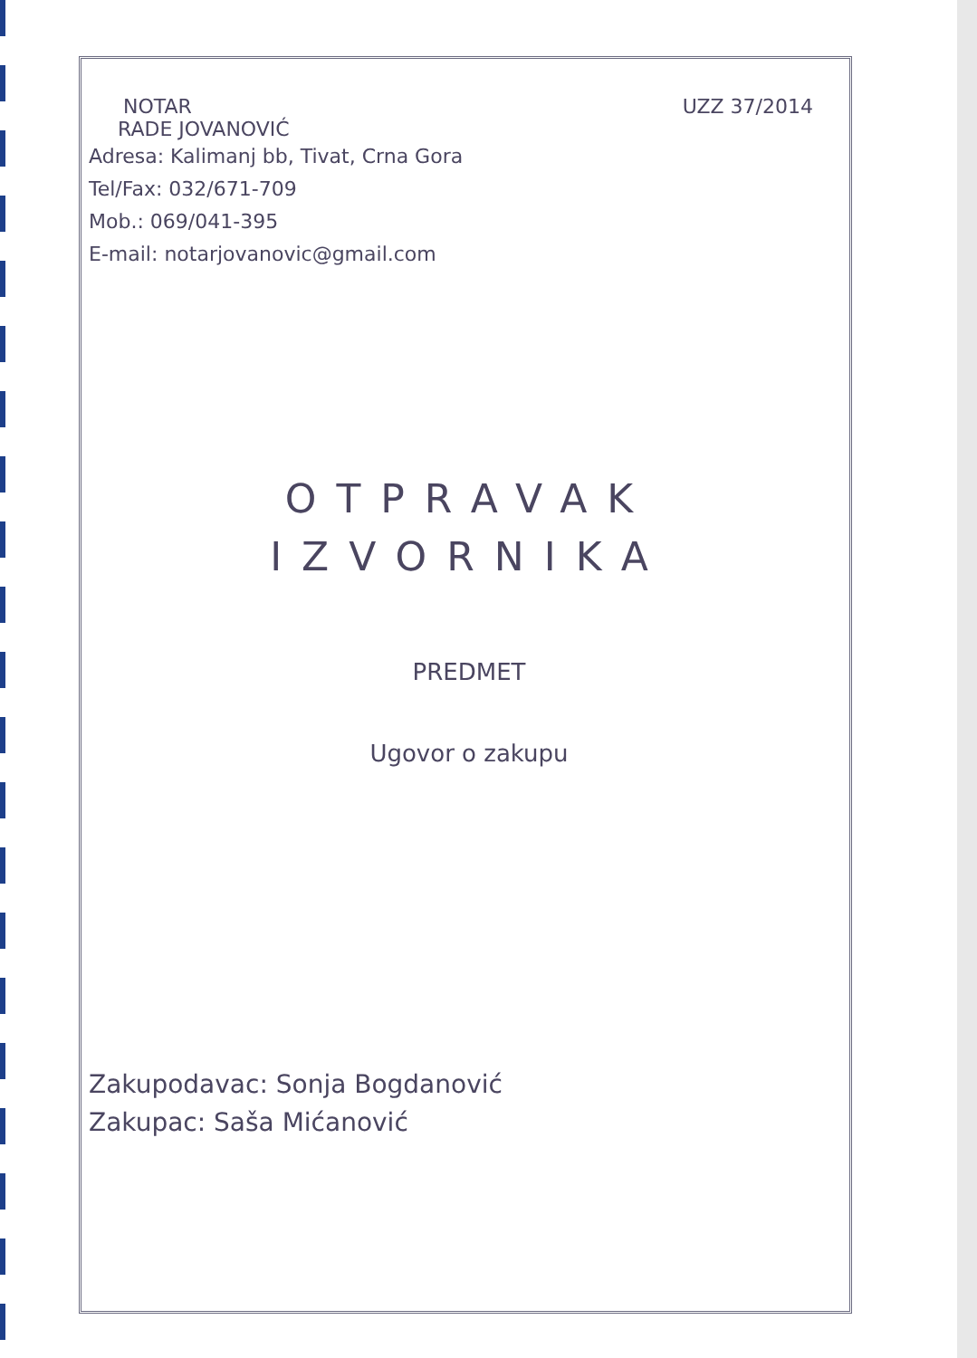NOTAR
RADE JOVANOVIĆ
UZZ 37/2014
Adresa: Kalimanj bb, Tivat, Crna Gora
Tel/Fax: 032/671-709
Mob.: 069/041-395
E-mail: notarjovanovic@gmail.com
OTPRAVAK
IZVORNIKA
PREDMET
Ugovor o zakupu
Zakupodavac: Sonja Bogdanović
Zakupac: Saša Mićanović